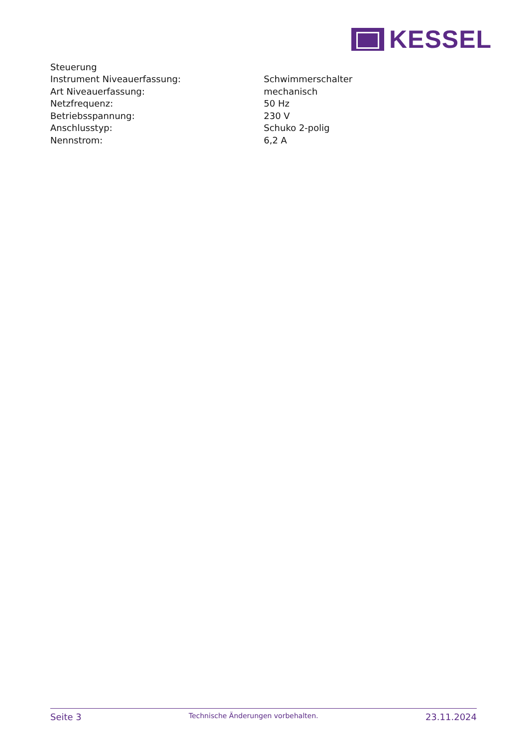KESSEL
Steuerung
| Instrument Niveauerfassung: | Schwimmerschalter |
| Art Niveauerfassung: | mechanisch |
| Netzfrequenz: | 50 Hz |
| Betriebsspannung: | 230 V |
| Anschlusstyp: | Schuko 2-polig |
| Nennstrom: | 6,2 A |
Seite 3 Technische Änderungen vorbehalten. 23.11.2024